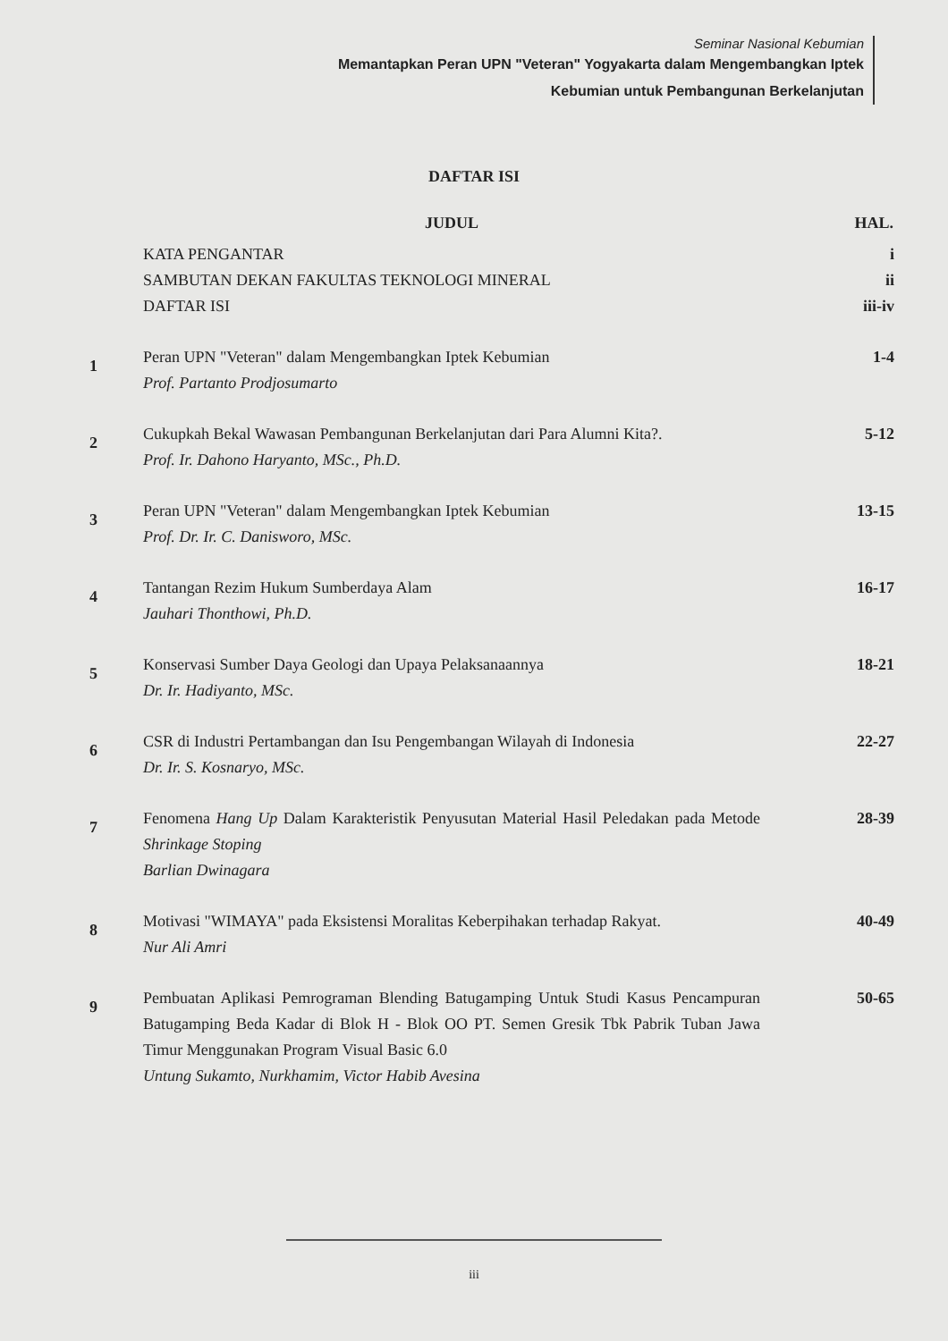Seminar Nasional Kebumian
Memantapkan Peran UPN "Veteran" Yogyakarta dalam Mengembangkan Iptek
Kebumian untuk Pembangunan Berkelanjutan
DAFTAR ISI
| | JUDUL | HAL. |
| --- | --- | --- |
| | KATA PENGANTAR SAMBUTAN DEKAN FAKULTAS TEKNOLOGI MINERAL DAFTAR ISI | i ii iii-iv |
| 1 | Peran UPN "Veteran" dalam Mengembangkan Iptek Kebumian Prof. Partanto Prodjosumarto | 1-4 |
| 2 | Cukupkah Bekal Wawasan Pembangunan Berkelanjutan dari Para Alumni Kita?. Prof. Ir. Dahono Haryanto, MSc., Ph.D. | 5-12 |
| 3 | Peran UPN "Veteran" dalam Mengembangkan Iptek Kebumian Prof. Dr. Ir. C. Danisworo, MSc. | 13-15 |
| 4 | Tantangan Rezim Hukum Sumberdaya Alam Jauhari Thonthowi, Ph.D. | 16-17 |
| 5 | Konservasi Sumber Daya Geologi dan Upaya Pelaksanaannya Dr. Ir. Hadiyanto, MSc. | 18-21 |
| 6 | CSR di Industri Pertambangan dan Isu Pengembangan Wilayah di Indonesia Dr. Ir. S. Kosnaryo, MSc. | 22-27 |
| 7 | Fenomena Hang Up Dalam Karakteristik Penyusutan Material Hasil Peledakan pada Metode Shrinkage Stoping Barlian Dwinagara | 28-39 |
| 8 | Motivasi "WIMAYA" pada Eksistensi Moralitas Keberpihakan terhadap Rakyat. Nur Ali Amri | 40-49 |
| 9 | Pembuatan Aplikasi Pemrograman Blending Batugamping Untuk Studi Kasus Pencampuran Batugamping Beda Kadar di Blok H - Blok OO PT. Semen Gresik Tbk Pabrik Tuban Jawa Timur Menggunakan Program Visual Basic 6.0 Untung Sukamto, Nurkhamim, Victor Habib Avesina | 50-65 |
iii